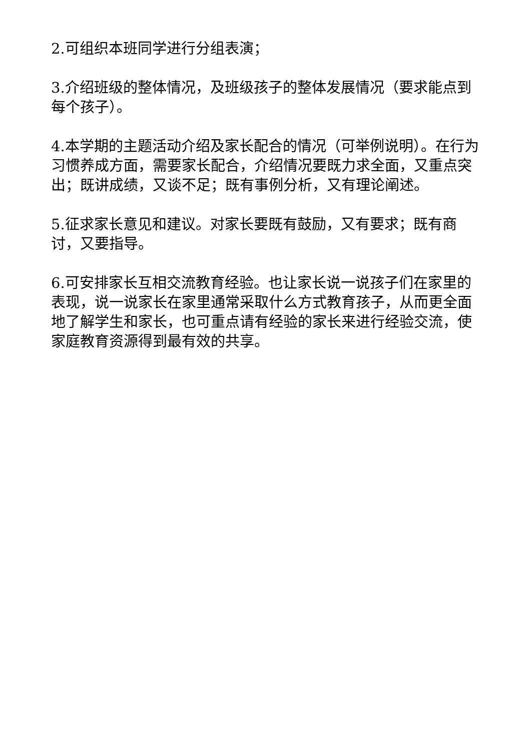2.可组织本班同学进行分组表演；
3.介绍班级的整体情况，及班级孩子的整体发展情况（要求能点到每个孩子）。
4.本学期的主题活动介绍及家长配合的情况（可举例说明）。在行为习惯养成方面，需要家长配合，介绍情况要既力求全面，又重点突出；既讲成绩，又谈不足；既有事例分析，又有理论阐述。
5.征求家长意见和建议。对家长要既有鼓励，又有要求；既有商讨，又要指导。
6.可安排家长互相交流教育经验。也让家长说一说孩子们在家里的表现，说一说家长在家里通常采取什么方式教育孩子，从而更全面地了解学生和家长，也可重点请有经验的家长来进行经验交流，使家庭教育资源得到最有效的共享。